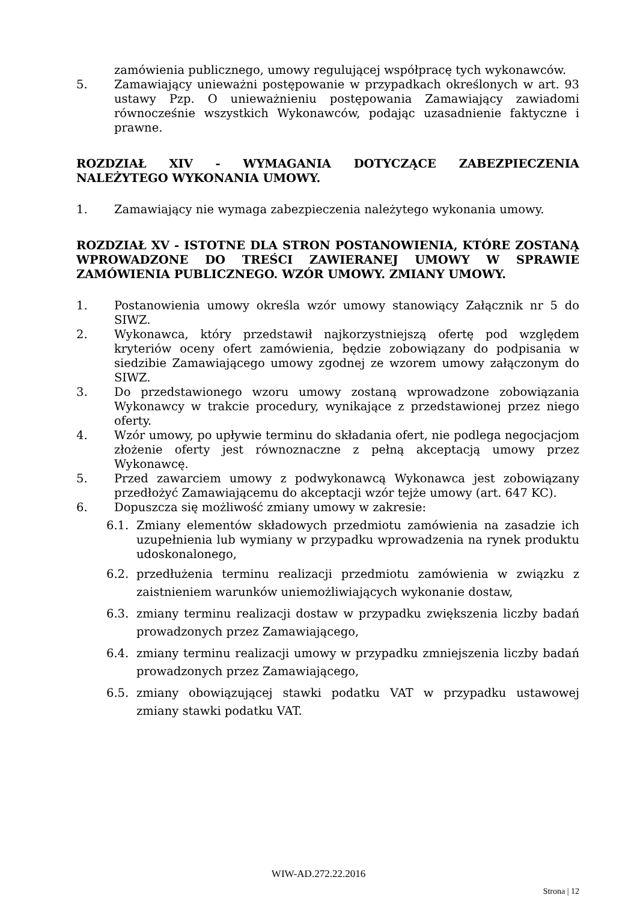zamówienia publicznego, umowy regulującej współpracę tych wykonawców.
5. Zamawiający unieważni postępowanie w przypadkach określonych w art. 93 ustawy Pzp. O unieważnieniu postępowania Zamawiający zawiadomi równocześnie wszystkich Wykonawców, podając uzasadnienie faktyczne i prawne.
ROZDZIAŁ XIV - WYMAGANIA DOTYCZĄCE ZABEZPIECZENIA NALEŻYTEGO WYKONANIA UMOWY.
1. Zamawiający nie wymaga zabezpieczenia należytego wykonania umowy.
ROZDZIAŁ XV - ISTOTNE DLA STRON POSTANOWIENIA, KTÓRE ZOSTANĄ WPROWADZONE DO TREŚCI ZAWIERANEJ UMOWY W SPRAWIE ZAMÓWIENIA PUBLICZNEGO. WZÓR UMOWY. ZMIANY UMOWY.
1. Postanowienia umowy określa wzór umowy stanowiący Załącznik nr 5 do SIWZ.
2. Wykonawca, który przedstawił najkorzystniejszą ofertę pod względem kryteriów oceny ofert zamówienia, będzie zobowiązany do podpisania w siedzibie Zamawiającego umowy zgodnej ze wzorem umowy załączonym do SIWZ.
3. Do przedstawionego wzoru umowy zostaną wprowadzone zobowiązania Wykonawcy w trakcie procedury, wynikające z przedstawionej przez niego oferty.
4. Wzór umowy, po upływie terminu do składania ofert, nie podlega negocjacjom złożenie oferty jest równoznaczne z pełną akceptacją umowy przez Wykonawcę.
5. Przed zawarciem umowy z podwykonawcą Wykonawca jest zobowiązany przedłożyć Zamawiającemu do akceptacji wzór tejże umowy (art. 647 KC).
6. Dopuszcza się możliwość zmiany umowy w zakresie:
6.1. Zmiany elementów składowych przedmiotu zamówienia na zasadzie ich uzupełnienia lub wymiany w przypadku wprowadzenia na rynek produktu udoskonalonego,
6.2. przedłużenia terminu realizacji przedmiotu zamówienia w związku z zaistnieniem warunków uniemożliwiających wykonanie dostaw,
6.3. zmiany terminu realizacji dostaw w przypadku zwiększenia liczby badań prowadzonych przez Zamawiającego,
6.4. zmiany terminu realizacji umowy w przypadku zmniejszenia liczby badań prowadzonych przez Zamawiającego,
6.5. zmiany obowiązującej stawki podatku VAT w przypadku ustawowej zmiany stawki podatku VAT.
WIW-AD.272.22.2016
Strona | 12